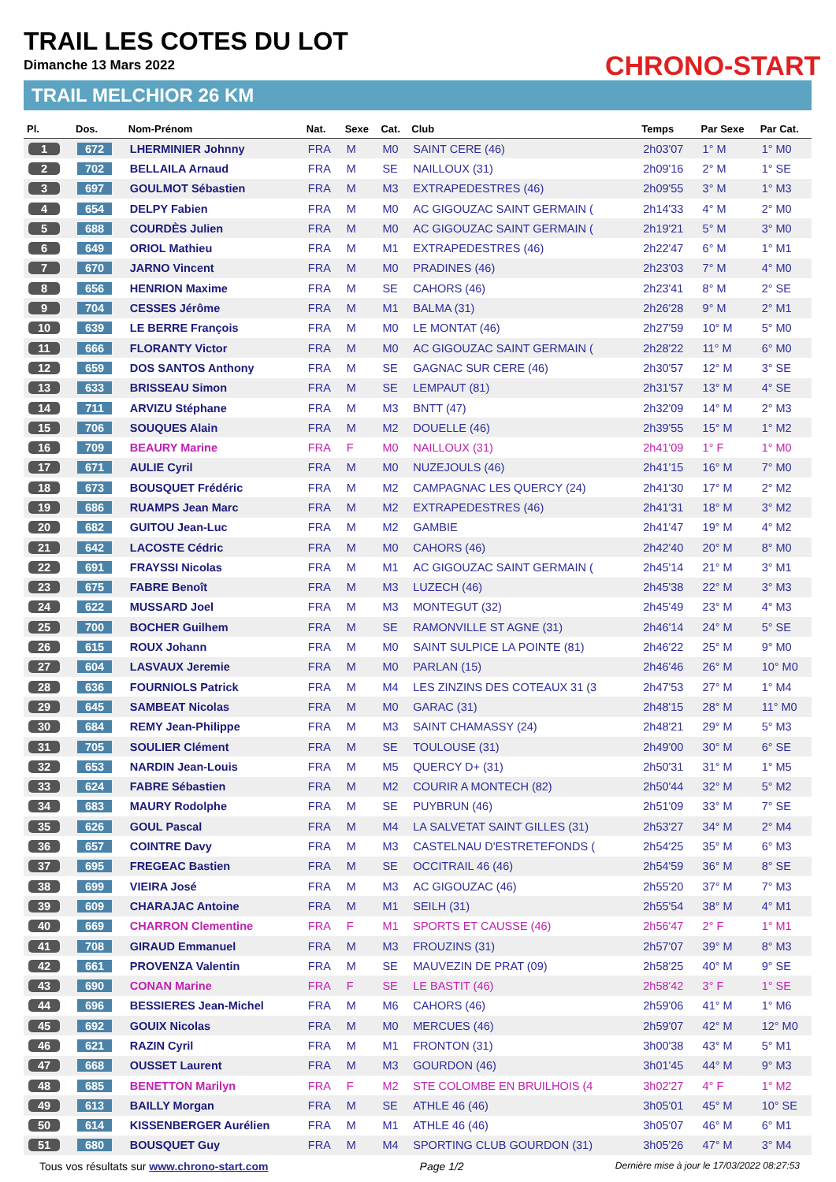TRAIL LES COTES DU LOT
Dimanche 13 Mars 2022 CHRONO-START
TRAIL MELCHIOR 26 KM
| Pl. | Dos. | Nom-Prénom | Nat. | Sexe | Cat. | Club | Temps | Par Sexe | Par Cat. |
| --- | --- | --- | --- | --- | --- | --- | --- | --- | --- |
| 1 | 672 | LHERMINIER Johnny | FRA | M | M0 | SAINT CERE (46) | 2h03'07 | 1° M | 1° M0 |
| 2 | 702 | BELLAILA Arnaud | FRA | M | SE | NAILLOUX (31) | 2h09'16 | 2° M | 1° SE |
| 3 | 697 | GOULMOT Sébastien | FRA | M | M3 | EXTRAPEDESTRES (46) | 2h09'55 | 3° M | 1° M3 |
| 4 | 654 | DELPY Fabien | FRA | M | M0 | AC GIGOUZAC SAINT GERMAIN ( | 2h14'33 | 4° M | 2° M0 |
| 5 | 688 | COURDÈS Julien | FRA | M | M0 | AC GIGOUZAC SAINT GERMAIN ( | 2h19'21 | 5° M | 3° M0 |
| 6 | 649 | ORIOL Mathieu | FRA | M | M1 | EXTRAPEDESTRES (46) | 2h22'47 | 6° M | 1° M1 |
| 7 | 670 | JARNO Vincent | FRA | M | M0 | PRADINES (46) | 2h23'03 | 7° M | 4° M0 |
| 8 | 656 | HENRION Maxime | FRA | M | SE | CAHORS (46) | 2h23'41 | 8° M | 2° SE |
| 9 | 704 | CESSES Jérôme | FRA | M | M1 | BALMA (31) | 2h26'28 | 9° M | 2° M1 |
| 10 | 639 | LE BERRE François | FRA | M | M0 | LE MONTAT (46) | 2h27'59 | 10° M | 5° M0 |
| 11 | 666 | FLORANTY Victor | FRA | M | M0 | AC GIGOUZAC SAINT GERMAIN ( | 2h28'22 | 11° M | 6° M0 |
| 12 | 659 | DOS SANTOS Anthony | FRA | M | SE | GAGNAC SUR CERE (46) | 2h30'57 | 12° M | 3° SE |
| 13 | 633 | BRISSEAU Simon | FRA | M | SE | LEMPAUT (81) | 2h31'57 | 13° M | 4° SE |
| 14 | 711 | ARVIZU Stéphane | FRA | M | M3 | BNTT (47) | 2h32'09 | 14° M | 2° M3 |
| 15 | 706 | SOUQUES Alain | FRA | M | M2 | DOUELLE (46) | 2h39'55 | 15° M | 1° M2 |
| 16 | 709 | BEAURY Marine | FRA | F | M0 | NAILLOUX (31) | 2h41'09 | 1° F | 1° M0 |
| 17 | 671 | AULIE Cyril | FRA | M | M0 | NUZEJOULS (46) | 2h41'15 | 16° M | 7° M0 |
| 18 | 673 | BOUSQUET Frédéric | FRA | M | M2 | CAMPAGNAC LES QUERCY (24) | 2h41'30 | 17° M | 2° M2 |
| 19 | 686 | RUAMPS Jean Marc | FRA | M | M2 | EXTRAPEDESTRES (46) | 2h41'31 | 18° M | 3° M2 |
| 20 | 682 | GUITOU Jean-Luc | FRA | M | M2 | GAMBIE | 2h41'47 | 19° M | 4° M2 |
| 21 | 642 | LACOSTE Cédric | FRA | M | M0 | CAHORS (46) | 2h42'40 | 20° M | 8° M0 |
| 22 | 691 | FRAYSSI Nicolas | FRA | M | M1 | AC GIGOUZAC SAINT GERMAIN ( | 2h45'14 | 21° M | 3° M1 |
| 23 | 675 | FABRE Benoît | FRA | M | M3 | LUZECH (46) | 2h45'38 | 22° M | 3° M3 |
| 24 | 622 | MUSSARD Joel | FRA | M | M3 | MONTEGUT (32) | 2h45'49 | 23° M | 4° M3 |
| 25 | 700 | BOCHER Guilhem | FRA | M | SE | RAMONVILLE ST AGNE (31) | 2h46'14 | 24° M | 5° SE |
| 26 | 615 | ROUX Johann | FRA | M | M0 | SAINT SULPICE LA POINTE (81) | 2h46'22 | 25° M | 9° M0 |
| 27 | 604 | LASVAUX Jeremie | FRA | M | M0 | PARLAN (15) | 2h46'46 | 26° M | 10° M0 |
| 28 | 636 | FOURNIOLS Patrick | FRA | M | M4 | LES ZINZINS DES COTEAUX 31 (3 | 2h47'53 | 27° M | 1° M4 |
| 29 | 645 | SAMBEAT Nicolas | FRA | M | M0 | GARAC (31) | 2h48'15 | 28° M | 11° M0 |
| 30 | 684 | REMY Jean-Philippe | FRA | M | M3 | SAINT CHAMASSY (24) | 2h48'21 | 29° M | 5° M3 |
| 31 | 705 | SOULIER Clément | FRA | M | SE | TOULOUSE (31) | 2h49'00 | 30° M | 6° SE |
| 32 | 653 | NARDIN Jean-Louis | FRA | M | M5 | QUERCY D+ (31) | 2h50'31 | 31° M | 1° M5 |
| 33 | 624 | FABRE Sébastien | FRA | M | M2 | COURIR A MONTECH (82) | 2h50'44 | 32° M | 5° M2 |
| 34 | 683 | MAURY Rodolphe | FRA | M | SE | PUYBRUN (46) | 2h51'09 | 33° M | 7° SE |
| 35 | 626 | GOUL Pascal | FRA | M | M4 | LA SALVETAT SAINT GILLES (31) | 2h53'27 | 34° M | 2° M4 |
| 36 | 657 | COINTRE Davy | FRA | M | M3 | CASTELNAU D'ESTRETEFONDS ( | 2h54'25 | 35° M | 6° M3 |
| 37 | 695 | FREGEAC Bastien | FRA | M | SE | OCCITRAIL 46 (46) | 2h54'59 | 36° M | 8° SE |
| 38 | 699 | VIEIRA José | FRA | M | M3 | AC GIGOUZAC (46) | 2h55'20 | 37° M | 7° M3 |
| 39 | 609 | CHARAJAC Antoine | FRA | M | M1 | SEILH (31) | 2h55'54 | 38° M | 4° M1 |
| 40 | 669 | CHARRON Clementine | FRA | F | M1 | SPORTS ET CAUSSE (46) | 2h56'47 | 2° F | 1° M1 |
| 41 | 708 | GIRAUD Emmanuel | FRA | M | M3 | FROUZINS (31) | 2h57'07 | 39° M | 8° M3 |
| 42 | 661 | PROVENZA Valentin | FRA | M | SE | MAUVEZIN DE PRAT (09) | 2h58'25 | 40° M | 9° SE |
| 43 | 690 | CONAN Marine | FRA | F | SE | LE BASTIT (46) | 2h58'42 | 3° F | 1° SE |
| 44 | 696 | BESSIERES Jean-Michel | FRA | M | M6 | CAHORS (46) | 2h59'06 | 41° M | 1° M6 |
| 45 | 692 | GOUIX Nicolas | FRA | M | M0 | MERCUES (46) | 2h59'07 | 42° M | 12° M0 |
| 46 | 621 | RAZIN Cyril | FRA | M | M1 | FRONTON (31) | 3h00'38 | 43° M | 5° M1 |
| 47 | 668 | OUSSET Laurent | FRA | M | M3 | GOURDON (46) | 3h01'45 | 44° M | 9° M3 |
| 48 | 685 | BENETTON Marilyn | FRA | F | M2 | STE COLOMBE EN BRUILHOIS (4 | 3h02'27 | 4° F | 1° M2 |
| 49 | 613 | BAILLY Morgan | FRA | M | SE | ATHLE 46 (46) | 3h05'01 | 45° M | 10° SE |
| 50 | 614 | KISSENBERGER Aurélien | FRA | M | M1 | ATHLE 46 (46) | 3h05'07 | 46° M | 6° M1 |
| 51 | 680 | BOUSQUET Guy | FRA | M | M4 | SPORTING CLUB GOURDON (31) | 3h05'26 | 47° M | 3° M4 |
Tous vos résultats sur www.chrono-start.com Page 1/2 Dernière mise à jour le 17/03/2022 08:27:53